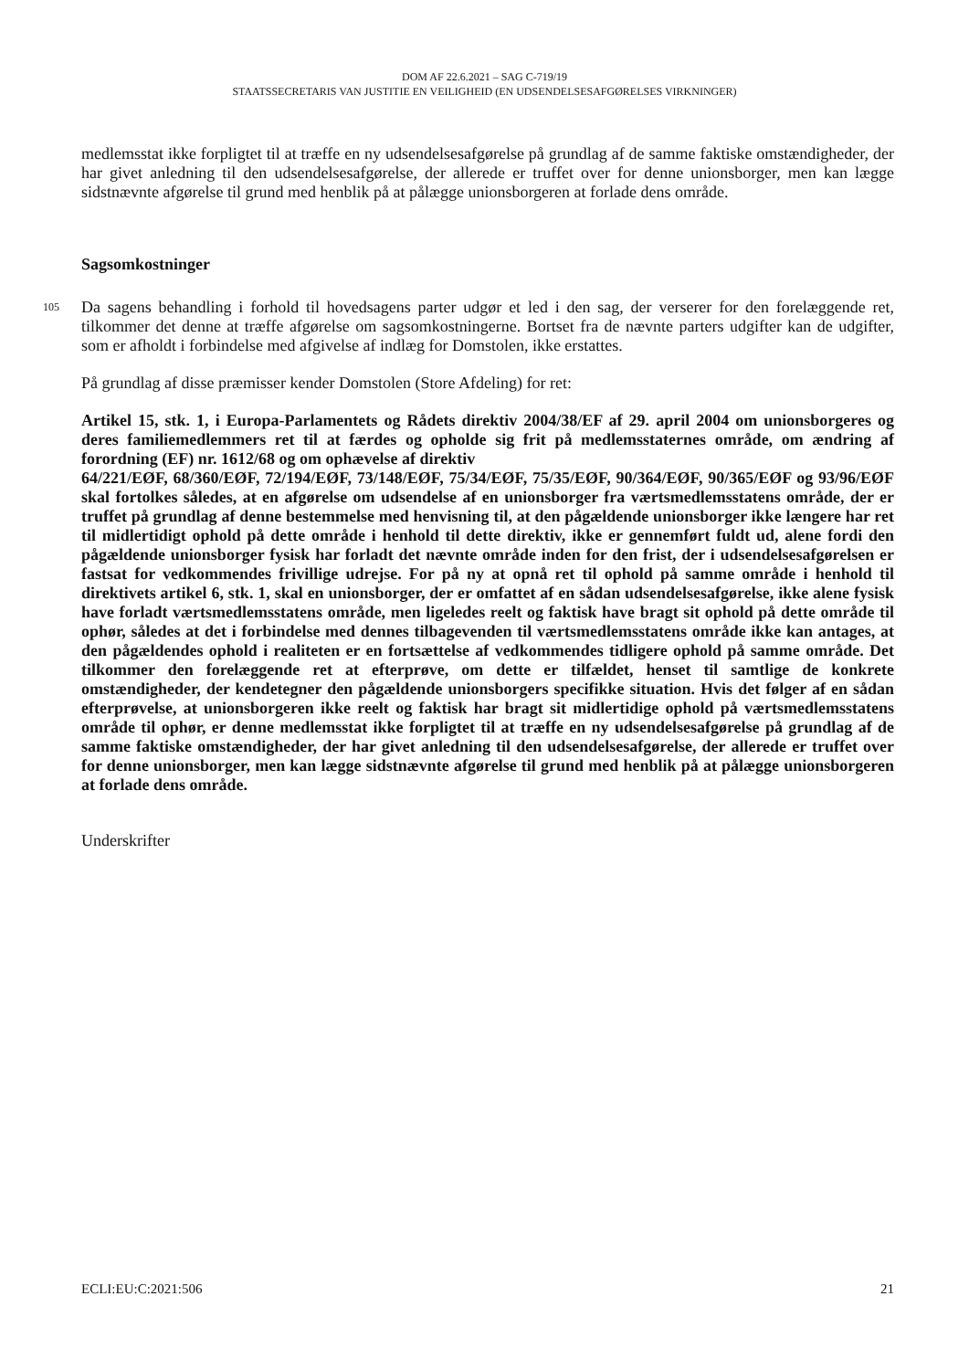DOM AF 22.6.2021 – SAG C-719/19
STAATSSECRETARIS VAN JUSTITIE EN VEILIGHEID (EN UDSENDELSESAFGØRELSES VIRKNINGER)
medlemsstat ikke forpligtet til at træffe en ny udsendelsesafgørelse på grundlag af de samme faktiske omstændigheder, der har givet anledning til den udsendelsesafgørelse, der allerede er truffet over for denne unionsborger, men kan lægge sidstnævnte afgørelse til grund med henblik på at pålægge unionsborgeren at forlade dens område.
Sagsomkostninger
105 Da sagens behandling i forhold til hovedsagens parter udgør et led i den sag, der verserer for den forelæggende ret, tilkommer det denne at træffe afgørelse om sagsomkostningerne. Bortset fra de nævnte parters udgifter kan de udgifter, som er afholdt i forbindelse med afgivelse af indlæg for Domstolen, ikke erstattes.
På grundlag af disse præmisser kender Domstolen (Store Afdeling) for ret:
Artikel 15, stk. 1, i Europa-Parlamentets og Rådets direktiv 2004/38/EF af 29. april 2004 om unionsborgeres og deres familiemedlemmers ret til at færdes og opholde sig frit på medlemsstaternes område, om ændring af forordning (EF) nr. 1612/68 og om ophævelse af direktiv
64/221/EØF, 68/360/EØF, 72/194/EØF, 73/148/EØF, 75/34/EØF, 75/35/EØF, 90/364/EØF, 90/365/EØF og 93/96/EØF skal fortolkes således, at en afgørelse om udsendelse af en unionsborger fra værtsmedlemsstatens område, der er truffet på grundlag af denne bestemmelse med henvisning til, at den pågældende unionsborger ikke længere har ret til midlertidigt ophold på dette område i henhold til dette direktiv, ikke er gennemført fuldt ud, alene fordi den pågældende unionsborger fysisk har forladt det nævnte område inden for den frist, der i udsendelsesafgørelsen er fastsat for vedkommendes frivillige udrejse. For på ny at opnå ret til ophold på samme område i henhold til direktivets artikel 6, stk. 1, skal en unionsborger, der er omfattet af en sådan udsendelsesafgørelse, ikke alene fysisk have forladt værtsmedlemsstatens område, men ligeledes reelt og faktisk have bragt sit ophold på dette område til ophør, således at det i forbindelse med dennes tilbagevenden til værtsmedlemsstatens område ikke kan antages, at den pågældendes ophold i realiteten er en fortsættelse af vedkommendes tidligere ophold på samme område. Det tilkommer den forelæggende ret at efterprøve, om dette er tilfældet, henset til samtlige de konkrete omstændigheder, der kendetegner den pågældende unionsborgers specifikke situation. Hvis det følger af en sådan efterprøvelse, at unionsborgeren ikke reelt og faktisk har bragt sit midlertidige ophold på værtsmedlemsstatens område til ophør, er denne medlemsstat ikke forpligtet til at træffe en ny udsendelsesafgørelse på grundlag af de samme faktiske omstændigheder, der har givet anledning til den udsendelsesafgørelse, der allerede er truffet over for denne unionsborger, men kan lægge sidstnævnte afgørelse til grund med henblik på at pålægge unionsborgeren at forlade dens område.
Underskrifter
ECLI:EU:C:2021:506 21